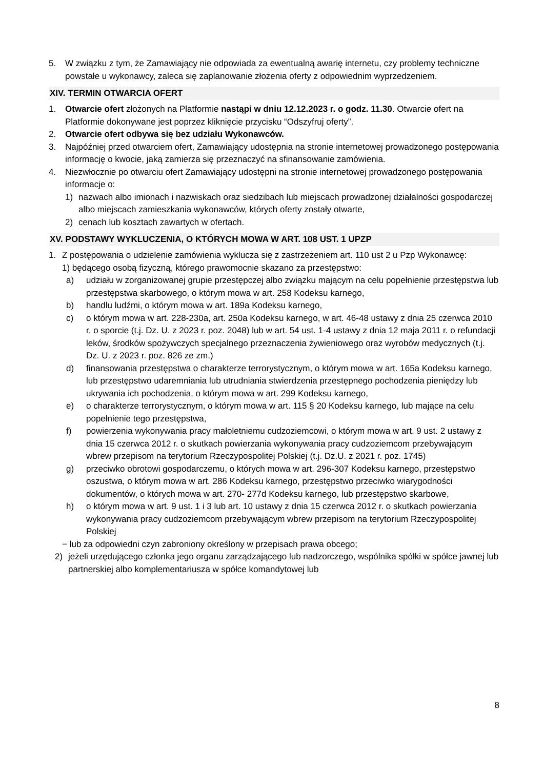5. W związku z tym, że Zamawiający nie odpowiada za ewentualną awarię internetu, czy problemy techniczne powstałe u wykonawcy, zaleca się zaplanowanie złożenia oferty z odpowiednim wyprzedzeniem.
XIV. TERMIN OTWARCIA OFERT
1. Otwarcie ofert złożonych na Platformie nastąpi w dniu 12.12.2023 r. o godz. 11.30. Otwarcie ofert na Platformie dokonywane jest poprzez kliknięcie przycisku “Odszyfruj oferty”.
2. Otwarcie ofert odbywa się bez udziału Wykonawców.
3. Najpóźniej przed otwarciem ofert, Zamawiający udostępnia na stronie internetowej prowadzonego postępowania informację o kwocie, jaką zamierza się przeznaczyć na sfinansowanie zamówienia.
4. Niezwłocznie po otwarciu ofert Zamawiający udostępni na stronie internetowej prowadzonego postępowania informacje o:
1) nazwach albo imionach i nazwiskach oraz siedzibach lub miejscach prowadzonej działalności gospodarczej albo miejscach zamieszkania wykonawców, których oferty zostały otwarte,
2) cenach lub kosztach zawartych w ofertach.
XV. PODSTAWY WYKLUCZENIA, O KTÓRYCH MOWA W ART. 108 UST. 1 UPZP
1. Z postępowania o udzielenie zamówienia wyklucza się z zastrzeżeniem art. 110 ust 2 u Pzp Wykonawcę:
1) będącego osobą fizyczną, którego prawomocnie skazano za przestępstwo:
a) udziału w zorganizowanej grupie przestępczej albo związku mającym na celu popełnienie przestępstwa lub przestępstwa skarbowego, o którym mowa w art. 258 Kodeksu karnego,
b) handlu ludźmi, o którym mowa w art. 189a Kodeksu karnego,
c) o którym mowa w art. 228-230a, art. 250a Kodeksu karnego, w art. 46-48 ustawy z dnia 25 czerwca 2010 r. o sporcie (t.j. Dz. U. z 2023 r. poz. 2048) lub w art. 54 ust. 1-4 ustawy z dnia 12 maja 2011 r. o refundacji leków, środków spożywczych specjalnego przeznaczenia żywieniowego oraz wyrobów medycznych (t.j. Dz. U. z 2023 r. poz. 826 ze zm.)
d) finansowania przestępstwa o charakterze terrorystycznym, o którym mowa w art. 165a Kodeksu karnego, lub przestępstwo udaremniania lub utrudniania stwierdzenia przestępnego pochodzenia pieniędzy lub ukrywania ich pochodzenia, o którym mowa w art. 299 Kodeksu karnego,
e) o charakterze terrorystycznym, o którym mowa w art. 115 § 20 Kodeksu karnego, lub mające na celu popełnienie tego przestępstwa,
f) powierzenia wykonywania pracy małoletniemu cudzoziemcowi, o którym mowa w art. 9 ust. 2 ustawy z dnia 15 czerwca 2012 r. o skutkach powierzania wykonywania pracy cudzoziemcom przebywającym wbrew przepisom na terytorium Rzeczypospolitej Polskiej (t.j. Dz.U. z 2021 r. poz. 1745)
g) przeciwko obrotowi gospodarczemu, o których mowa w art. 296-307 Kodeksu karnego, przestępstwo oszustwa, o którym mowa w art. 286 Kodeksu karnego, przestępstwo przeciwko wiarygodności dokumentów, o których mowa w art. 270- 277d Kodeksu karnego, lub przestępstwo skarbowe,
h) o którym mowa w art. 9 ust. 1 i 3 lub art. 10 ustawy z dnia 15 czerwca 2012 r. o skutkach powierzania wykonywania pracy cudzoziemcom przebywającym wbrew przepisom na terytorium Rzeczypospolitej Polskiej
− lub za odpowiedni czyn zabroniony określony w przepisach prawa obcego;
2) jeżeli urzędującego członka jego organu zarządzającego lub nadzorczego, wspólnika spółki w spółce jawnej lub partnerskiej albo komplementariusza w spółce komandytowej lub
8